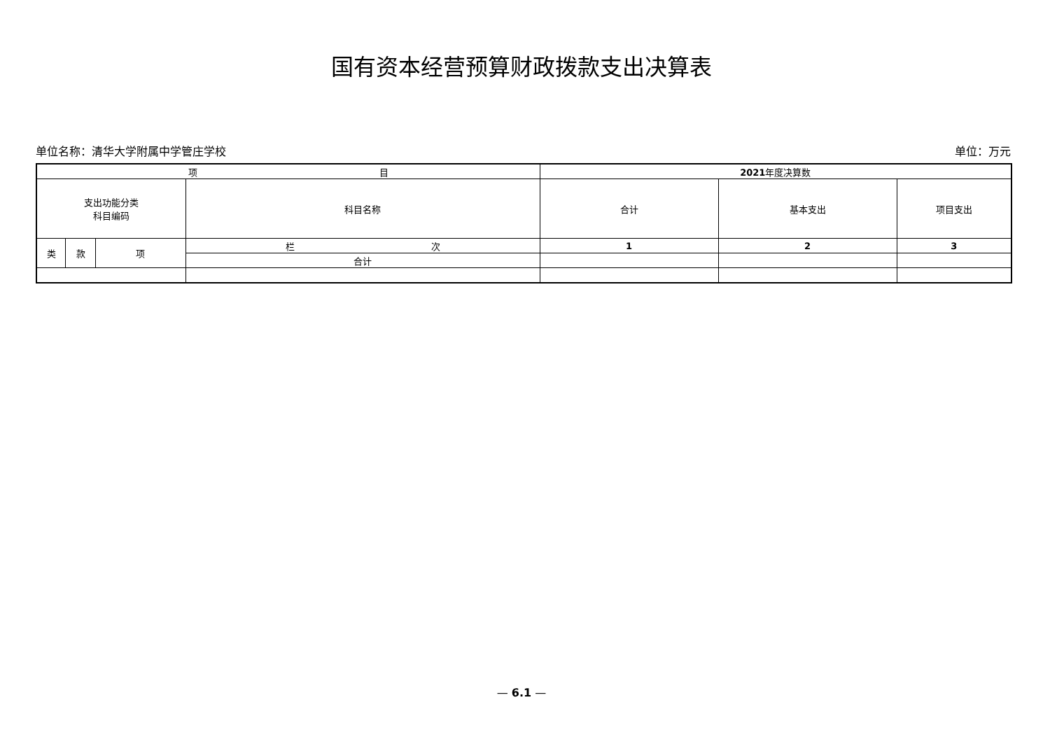国有资本经营预算财政拨款支出决算表
单位名称：清华大学附属中学管庄学校 单位：万元
| 项 目 | | | | 2021 年度决算数 | | |
| --- | --- | --- | --- | --- | --- | --- |
| 支出功能分类 科目编码 | | | 科目名称 | 合计 | 基本支出 | 项目支出 |
| 类 | 款 | 项 | 栏 次 | 1 | 2 | 3 |
| | | | 合计 | | | |
— 6.1 —